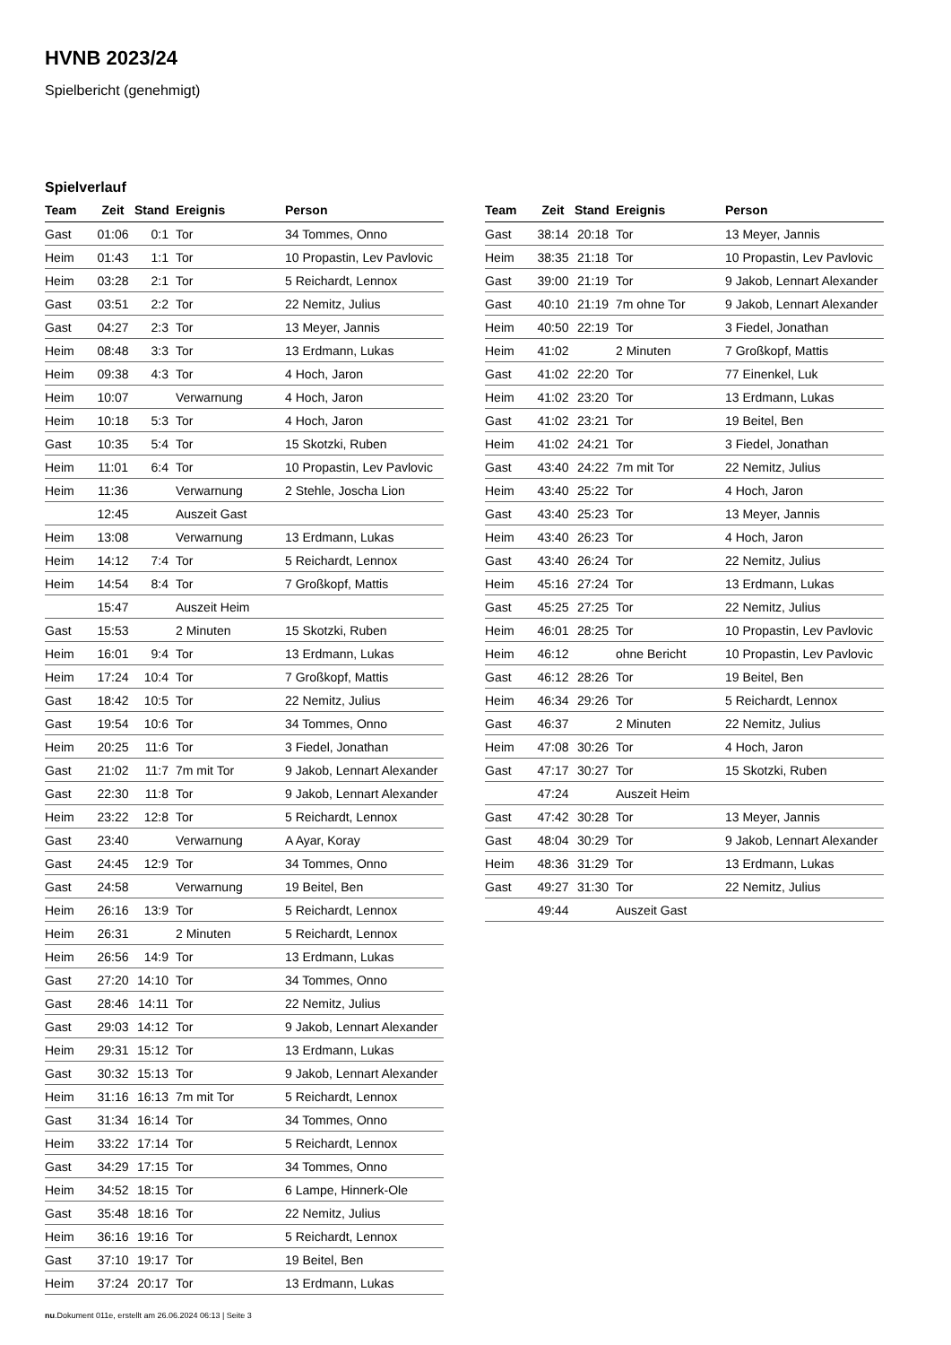HVNB 2023/24
Spielbericht (genehmigt)
Spielverlauf
| Team | Zeit | Stand | Ereignis | Person |
| --- | --- | --- | --- | --- |
| Gast | 01:06 | 0:1 | Tor | 34 Tommes, Onno |
| Heim | 01:43 | 1:1 | Tor | 10 Propastin, Lev Pavlovic |
| Heim | 03:28 | 2:1 | Tor | 5 Reichardt, Lennox |
| Gast | 03:51 | 2:2 | Tor | 22 Nemitz, Julius |
| Gast | 04:27 | 2:3 | Tor | 13 Meyer, Jannis |
| Heim | 08:48 | 3:3 | Tor | 13 Erdmann, Lukas |
| Heim | 09:38 | 4:3 | Tor | 4 Hoch, Jaron |
| Heim | 10:07 | | Verwarnung | 4 Hoch, Jaron |
| Heim | 10:18 | 5:3 | Tor | 4 Hoch, Jaron |
| Gast | 10:35 | 5:4 | Tor | 15 Skotzki, Ruben |
| Heim | 11:01 | 6:4 | Tor | 10 Propastin, Lev Pavlovic |
| Heim | 11:36 | | Verwarnung | 2 Stehle, Joscha Lion |
| | 12:45 | | Auszeit Gast | |
| Heim | 13:08 | | Verwarnung | 13 Erdmann, Lukas |
| Heim | 14:12 | 7:4 | Tor | 5 Reichardt, Lennox |
| Heim | 14:54 | 8:4 | Tor | 7 Großkopf, Mattis |
| | 15:47 | | Auszeit Heim | |
| Gast | 15:53 | | 2 Minuten | 15 Skotzki, Ruben |
| Heim | 16:01 | 9:4 | Tor | 13 Erdmann, Lukas |
| Heim | 17:24 | 10:4 | Tor | 7 Großkopf, Mattis |
| Gast | 18:42 | 10:5 | Tor | 22 Nemitz, Julius |
| Gast | 19:54 | 10:6 | Tor | 34 Tommes, Onno |
| Heim | 20:25 | 11:6 | Tor | 3 Fiedel, Jonathan |
| Gast | 21:02 | 11:7 | 7m mit Tor | 9 Jakob, Lennart Alexander |
| Gast | 22:30 | 11:8 | Tor | 9 Jakob, Lennart Alexander |
| Heim | 23:22 | 12:8 | Tor | 5 Reichardt, Lennox |
| Gast | 23:40 | | Verwarnung | A Ayar, Koray |
| Gast | 24:45 | 12:9 | Tor | 34 Tommes, Onno |
| Gast | 24:58 | | Verwarnung | 19 Beitel, Ben |
| Heim | 26:16 | 13:9 | Tor | 5 Reichardt, Lennox |
| Heim | 26:31 | | 2 Minuten | 5 Reichardt, Lennox |
| Heim | 26:56 | 14:9 | Tor | 13 Erdmann, Lukas |
| Gast | 27:20 | 14:10 | Tor | 34 Tommes, Onno |
| Gast | 28:46 | 14:11 | Tor | 22 Nemitz, Julius |
| Gast | 29:03 | 14:12 | Tor | 9 Jakob, Lennart Alexander |
| Heim | 29:31 | 15:12 | Tor | 13 Erdmann, Lukas |
| Gast | 30:32 | 15:13 | Tor | 9 Jakob, Lennart Alexander |
| Heim | 31:16 | 16:13 | 7m mit Tor | 5 Reichardt, Lennox |
| Gast | 31:34 | 16:14 | Tor | 34 Tommes, Onno |
| Heim | 33:22 | 17:14 | Tor | 5 Reichardt, Lennox |
| Gast | 34:29 | 17:15 | Tor | 34 Tommes, Onno |
| Heim | 34:52 | 18:15 | Tor | 6 Lampe, Hinnerk-Ole |
| Gast | 35:48 | 18:16 | Tor | 22 Nemitz, Julius |
| Heim | 36:16 | 19:16 | Tor | 5 Reichardt, Lennox |
| Gast | 37:10 | 19:17 | Tor | 19 Beitel, Ben |
| Heim | 37:24 | 20:17 | Tor | 13 Erdmann, Lukas |
| Team | Zeit | Stand | Ereignis | Person |
| --- | --- | --- | --- | --- |
| Gast | 38:14 | 20:18 | Tor | 13 Meyer, Jannis |
| Heim | 38:35 | 21:18 | Tor | 10 Propastin, Lev Pavlovic |
| Gast | 39:00 | 21:19 | Tor | 9 Jakob, Lennart Alexander |
| Gast | 40:10 | 21:19 | 7m ohne Tor | 9 Jakob, Lennart Alexander |
| Heim | 40:50 | 22:19 | Tor | 3 Fiedel, Jonathan |
| Heim | 41:02 | | 2 Minuten | 7 Großkopf, Mattis |
| Gast | 41:02 | 22:20 | Tor | 77 Einenkel, Luk |
| Heim | 41:02 | 23:20 | Tor | 13 Erdmann, Lukas |
| Gast | 41:02 | 23:21 | Tor | 19 Beitel, Ben |
| Heim | 41:02 | 24:21 | Tor | 3 Fiedel, Jonathan |
| Gast | 43:40 | 24:22 | 7m mit Tor | 22 Nemitz, Julius |
| Heim | 43:40 | 25:22 | Tor | 4 Hoch, Jaron |
| Gast | 43:40 | 25:23 | Tor | 13 Meyer, Jannis |
| Heim | 43:40 | 26:23 | Tor | 4 Hoch, Jaron |
| Gast | 43:40 | 26:24 | Tor | 22 Nemitz, Julius |
| Heim | 45:16 | 27:24 | Tor | 13 Erdmann, Lukas |
| Gast | 45:25 | 27:25 | Tor | 22 Nemitz, Julius |
| Heim | 46:01 | 28:25 | Tor | 10 Propastin, Lev Pavlovic |
| Heim | 46:12 | | ohne Bericht | 10 Propastin, Lev Pavlovic |
| Gast | 46:12 | 28:26 | Tor | 19 Beitel, Ben |
| Heim | 46:34 | 29:26 | Tor | 5 Reichardt, Lennox |
| Gast | 46:37 | | 2 Minuten | 22 Nemitz, Julius |
| Heim | 47:08 | 30:26 | Tor | 4 Hoch, Jaron |
| Gast | 47:17 | 30:27 | Tor | 15 Skotzki, Ruben |
| | 47:24 | | Auszeit Heim | |
| Gast | 47:42 | 30:28 | Tor | 13 Meyer, Jannis |
| Gast | 48:04 | 30:29 | Tor | 9 Jakob, Lennart Alexander |
| Heim | 48:36 | 31:29 | Tor | 13 Erdmann, Lukas |
| Gast | 49:27 | 31:30 | Tor | 22 Nemitz, Julius |
| | 49:44 | | Auszeit Gast | |
nu.Dokument 011e, erstellt am 26.06.2024 06:13 | Seite 3